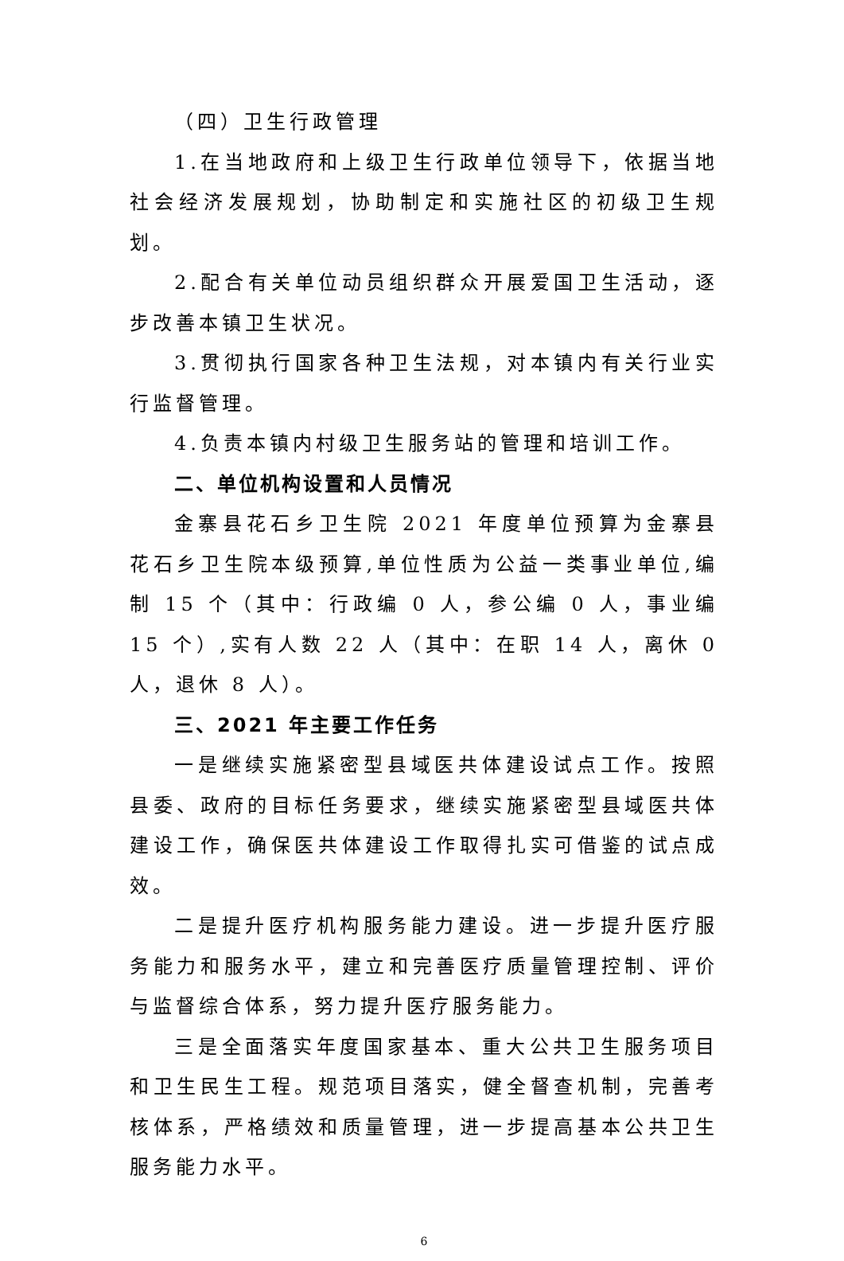（四）卫生行政管理
1.在当地政府和上级卫生行政单位领导下，依据当地社会经济发展规划，协助制定和实施社区的初级卫生规划。
2.配合有关单位动员组织群众开展爱国卫生活动，逐步改善本镇卫生状况。
3.贯彻执行国家各种卫生法规，对本镇内有关行业实行监督管理。
4.负责本镇内村级卫生服务站的管理和培训工作。
二、单位机构设置和人员情况
金寨县花石乡卫生院 2021 年度单位预算为金寨县花石乡卫生院本级预算,单位性质为公益一类事业单位,编制 15 个（其中：行政编 0 人，参公编 0 人，事业编 15 个）,实有人数 22 人（其中：在职 14 人，离休 0 人，退休 8 人）。
三、2021 年主要工作任务
一是继续实施紧密型县域医共体建设试点工作。按照县委、政府的目标任务要求，继续实施紧密型县域医共体建设工作，确保医共体建设工作取得扎实可借鉴的试点成效。
二是提升医疗机构服务能力建设。进一步提升医疗服务能力和服务水平，建立和完善医疗质量管理控制、评价与监督综合体系，努力提升医疗服务能力。
三是全面落实年度国家基本、重大公共卫生服务项目和卫生民生工程。规范项目落实，健全督查机制，完善考核体系，严格绩效和质量管理，进一步提高基本公共卫生服务能力水平。
6